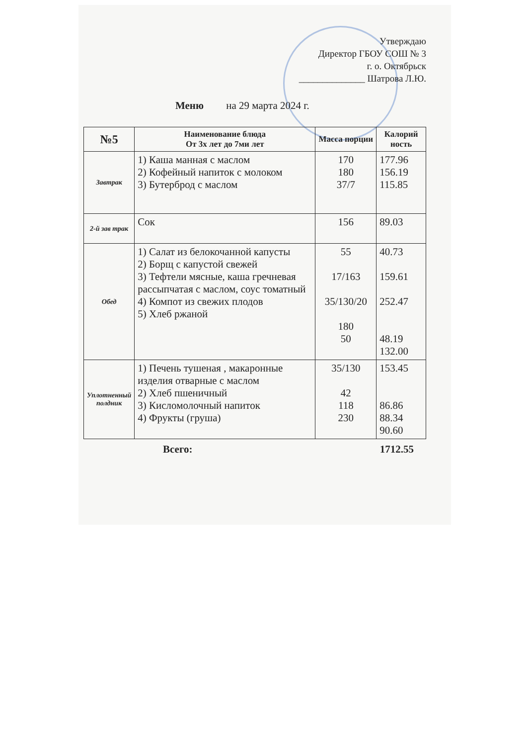Утверждаю
Директор ГБОУ СОШ № 3
г. о. Октябрьск
______________ Шатрова Л.Ю.
Меню на 29 марта 2024 г.
| №5 | Наименование блюда От 3х лет до 7ми лет | Масса порции | Калорий ность |
| --- | --- | --- | --- |
| Завтрак | 1) Каша манная с маслом 2) Кофейный напиток с молоком 3) Бутерброд с маслом | 170 180 37/7 | 177.96 156.19 115.85 |
| 2-й зав трак | Сок | 156 | 89.03 |
| Обед | 1) Салат из белокочанной капусты 2) Борщ с капустой свежей 3) Тефтели мясные, каша гречневая рассыпчатая с маслом, соус томатный 4) Компот из свежих плодов 5) Хлеб ржаной | 55 17/163 35/130/20 180 50 | 40.73 159.61 252.47 48.19 132.00 |
| Уплотненный полдник | 1) Печень тушеная , макаронные изделия отварные с маслом 2) Хлеб пшеничный 3) Кисломолочный напиток 4) Фрукты (груша) | 35/130 42 118 230 | 153.45 86.86 88.34 90.60 |
Всего: 1712.55